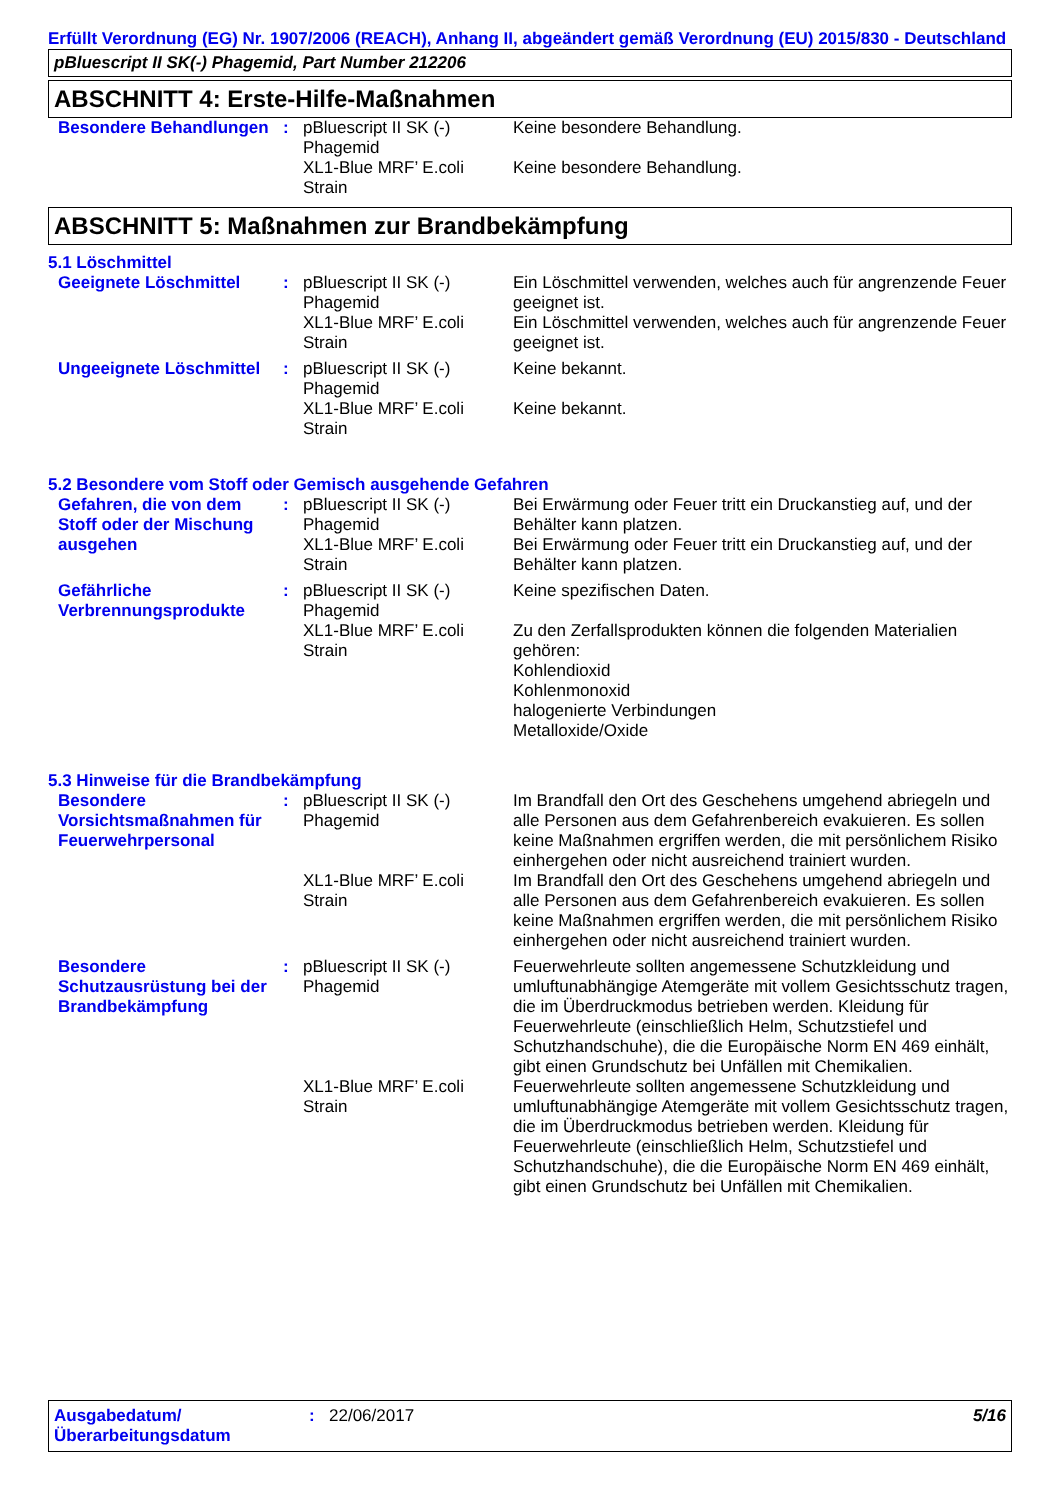Erfüllt Verordnung (EG) Nr. 1907/2006 (REACH), Anhang II, abgeändert gemäß Verordnung (EU) 2015/830 - Deutschland
pBluescript II SK(-) Phagemid, Part Number 212206
ABSCHNITT 4: Erste-Hilfe-Maßnahmen
| Besondere Behandlungen | : | pBluescript II SK (-) Phagemid | Keine besondere Behandlung. |
| | | XL1-Blue MRF’ E.coli Strain | Keine besondere Behandlung. |
ABSCHNITT 5: Maßnahmen zur Brandbekämpfung
5.1 Löschmittel
| Geeignete Löschmittel | : | pBluescript II SK (-) Phagemid | Ein Löschmittel verwenden, welches auch für angrenzende Feuer geeignet ist. |
| | | XL1-Blue MRF’ E.coli Strain | Ein Löschmittel verwenden, welches auch für angrenzende Feuer geeignet ist. |
| Ungeeignete Löschmittel | : | pBluescript II SK (-) Phagemid | Keine bekannt. |
| | | XL1-Blue MRF’ E.coli Strain | Keine bekannt. |
5.2 Besondere vom Stoff oder Gemisch ausgehende Gefahren
| Gefahren, die von dem Stoff oder der Mischung ausgehen | : | pBluescript II SK (-) Phagemid | Bei Erwärmung oder Feuer tritt ein Druckanstieg auf, und der Behälter kann platzen. |
| | | XL1-Blue MRF’ E.coli Strain | Bei Erwärmung oder Feuer tritt ein Druckanstieg auf, und der Behälter kann platzen. |
| Gefährliche Verbrennungsprodukte | : | pBluescript II SK (-) Phagemid | Keine spezifischen Daten. |
| | | XL1-Blue MRF’ E.coli Strain | Zu den Zerfallsprodukten können die folgenden Materialien gehören: Kohlendioxid Kohlenmonoxid halogenierte Verbindungen Metalloxide/Oxide |
5.3 Hinweise für die Brandbekämpfung
| Besondere Vorsichtsmaßnahmen für Feuerwehrpersonal | : | pBluescript II SK (-) Phagemid | Im Brandfall den Ort des Geschehens umgehend abriegeln und alle Personen aus dem Gefahrenbereich evakuieren. Es sollen keine Maßnahmen ergriffen werden, die mit persönlichem Risiko einhergehen oder nicht ausreichend trainiert wurden. |
| | | XL1-Blue MRF’ E.coli Strain | Im Brandfall den Ort des Geschehens umgehend abriegeln und alle Personen aus dem Gefahrenbereich evakuieren. Es sollen keine Maßnahmen ergriffen werden, die mit persönlichem Risiko einhergehen oder nicht ausreichend trainiert wurden. |
| Besondere Schutzausrüstung bei der Brandbekämpfung | : | pBluescript II SK (-) Phagemid | Feuerwehrleute sollten angemessene Schutzkleidung und umluftunabhängige Atemgeräte mit vollem Gesichtsschutz tragen, die im Überdruckmodus betrieben werden. Kleidung für Feuerwehrleute (einschließlich Helm, Schutzstiefel und Schutzhandschuhe), die die Europäische Norm EN 469 einhält, gibt einen Grundschutz bei Unfällen mit Chemikalien. |
| | | XL1-Blue MRF’ E.coli Strain | Feuerwehrleute sollten angemessene Schutzkleidung und umluftunabhängige Atemgeräte mit vollem Gesichtsschutz tragen, die im Überdruckmodus betrieben werden. Kleidung für Feuerwehrleute (einschließlich Helm, Schutzstiefel und Schutzhandschuhe), die die Europäische Norm EN 469 einhält, gibt einen Grundschutz bei Unfällen mit Chemikalien. |
Ausgabedatum/ Überarbeitungsdatum
: 22/06/2017 5/16